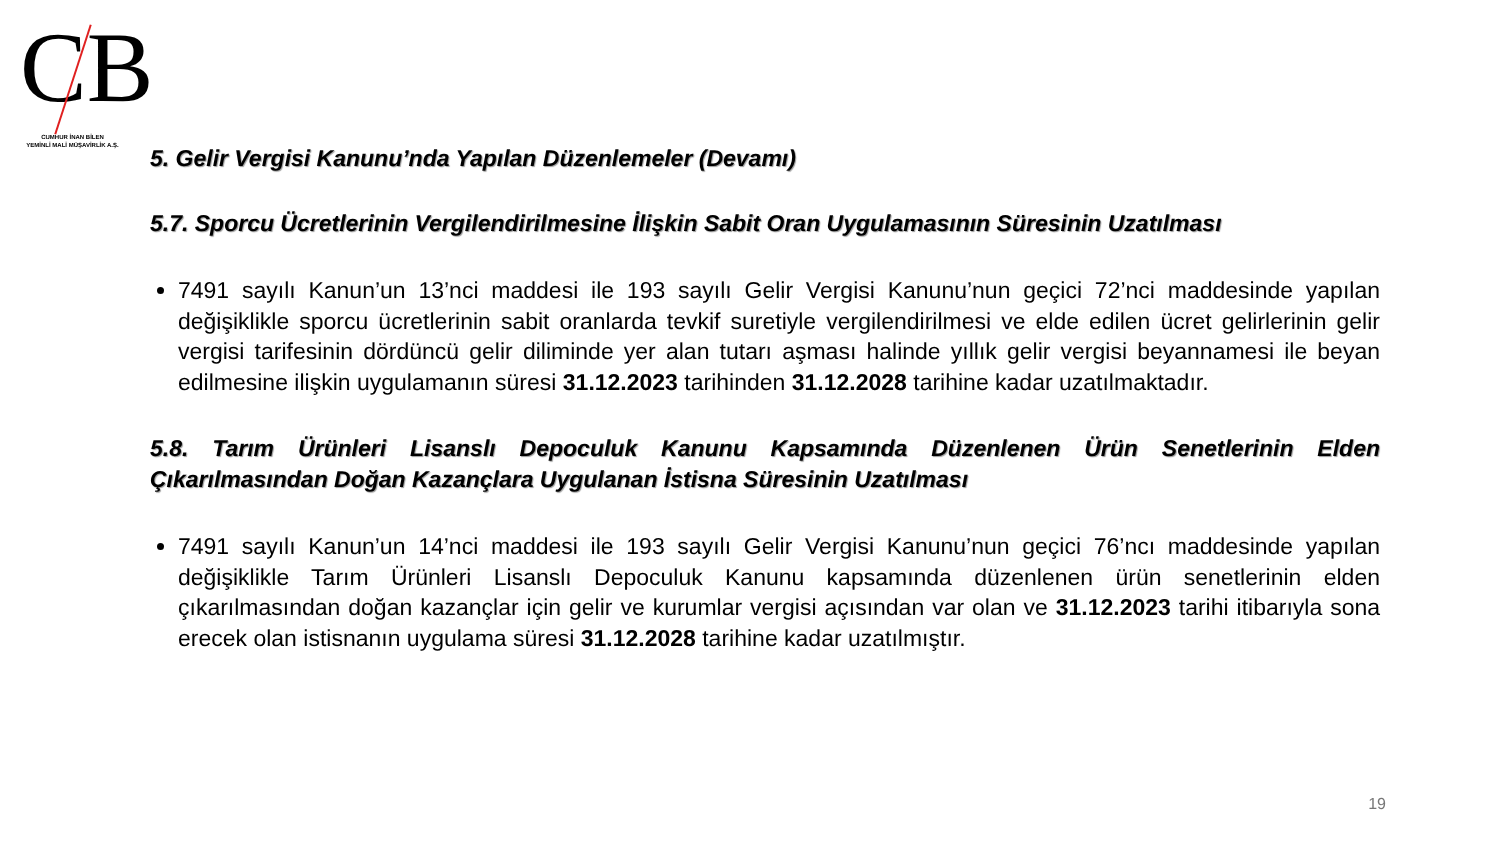CB
CUMHUR İNAN BİLEN
YEMİNLİ MALİ MÜŞAVİRLİK A.Ş.
5. Gelir Vergisi Kanunu’nda Yapılan Düzenlemeler (Devamı)
5.7. Sporcu Ücretlerinin Vergilendirilmesine İlişkin Sabit Oran Uygulamasının Süresinin Uzatılması
7491 sayılı Kanun’un 13’nci maddesi ile 193 sayılı Gelir Vergisi Kanunu’nun geçici 72’nci maddesinde yapılan değişiklikle sporcu ücretlerinin sabit oranlarda tevkif suretiyle vergilendirilmesi ve elde edilen ücret gelirlerinin gelir vergisi tarifesinin dördüncü gelir diliminde yer alan tutarı aşması halinde yıllık gelir vergisi beyannamesi ile beyan edilmesine ilişkin uygulamanın süresi 31.12.2023 tarihinden 31.12.2028 tarihine kadar uzatılmaktadır.
5.8. Tarım Ürünleri Lisanslı Depoculuk Kanunu Kapsamında Düzenlenen Ürün Senetlerinin Elden Çıkarılmasından Doğan Kazançlara Uygulanan İstisna Süresinin Uzatılması
7491 sayılı Kanun’un 14’nci maddesi ile 193 sayılı Gelir Vergisi Kanunu’nun geçici 76’ncı maddesinde yapılan değişiklikle Tarım Ürünleri Lisanslı Depoculuk Kanunu kapsamında düzenlenen ürün senetlerinin elden çıkarılmasından doğan kazançlar için gelir ve kurumlar vergisi açısından var olan ve 31.12.2023 tarihi itibarıyla sona erecek olan istisnanın uygulama süresi 31.12.2028 tarihine kadar uzatılmıştır.
19